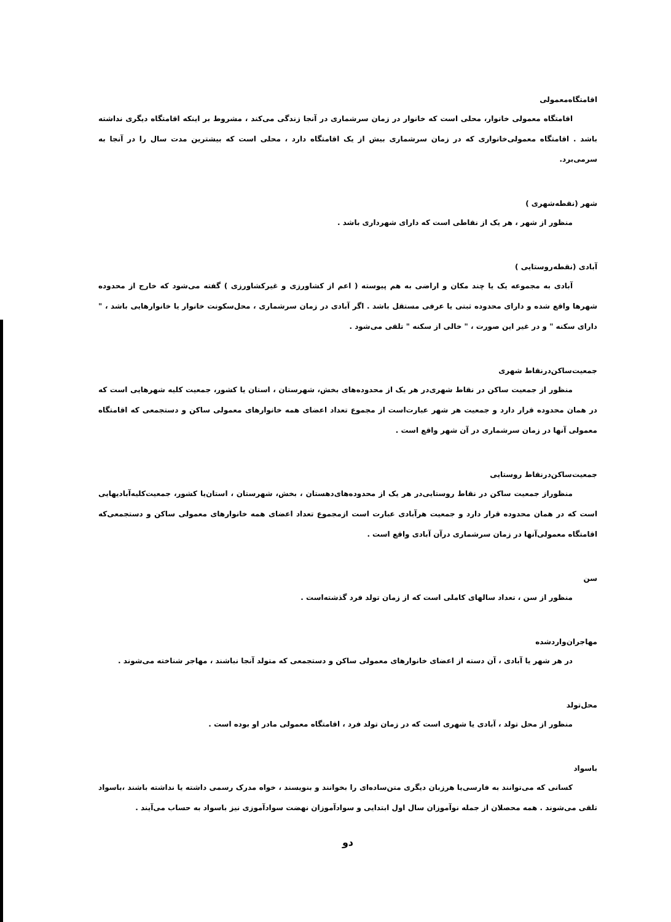اقامتگاه‌معمولی
اقامتگاه معمولی خانوار، محلی است که خانوار در زمان سرشماری در آنجا زندگی می‌کند ، مشروط بر اینکه اقامتگاه دیگری نداشته باشد . اقامتگاه معمولی‌خانواری که در زمان سرشماری بیش از یک اقامتگاه دارد ، محلی است که بیشترین مدت سال را در آنجا به سرمی‌برد.
شهر (نقطه‌شهری )
منظور از شهر ، هر یک از نقاطی است که دارای شهرداری باشد .
آبادی (نقطه‌روستایی )
آبادی به مجموعه یک یا چند مکان و اراضی به هم پیوسته ( اعم از کشاورزی و غیرکشاورزی ) گفته می‌شود که خارج از محدوده شهرها واقع شده و دارای محدوده ثبتی یا عرفی مستقل باشد . اگر آبادی در زمان سرشماری ، محل‌سکونت خانوار یا خانوارهایی باشد ، " دارای سکنه " و در غیر این صورت ، " خالی از سکنه " تلقی می‌شود .
جمعیت‌ساکن‌درنقاط شهری
منظور از جمعیت ساکن در نقاط شهری‌در هر یک از محدوده‌های بخش، شهرستان ، استان یا کشور، جمعیت کلیه شهرهایی است که در همان محدوده قرار دارد و جمعیت هر شهر عبارت‌است از مجموع تعداد اعضای همه خانوارهای معمولی ساکن و دستجمعی که اقامتگاه معمولی آنها در زمان سرشماری در آن شهر واقع است .
جمعیت‌ساکن‌درنقاط روستایی
منظوراز جمعیت ساکن در نقاط روستایی‌در هر یک از محدوده‌های‌دهستان ، بخش، شهرستان ، استان‌یا کشور، جمعیت‌کلیه‌آبادیهایی است که در همان محدوده قرار دارد و جمعیت هرآبادی عبارت است ازمجموع تعداد اعضای همه خانوارهای معمولی ساکن و دستجمعی‌که اقامتگاه معمولی‌آنها در زمان سرشماری درآن آبادی واقع است .
سن
منظور از سن ، تعداد سالهای کاملی است که از زمان تولد فرد گذشته‌است .
مهاجران‌واردشده
در هر شهر یا آبادی ، آن دسته از اعضای خانوارهای معمولی ساکن و دستجمعی که متولد آنجا نباشند ، مهاجر شناخته می‌شوند .
محل‌تولد
منظور از محل تولد ، آبادی یا شهری است که در زمان تولد فرد ، اقامتگاه معمولی مادر او بوده است .
باسواد
کسانی که می‌توانند به فارسی‌یا هرزبان دیگری متن‌ساده‌ای را بخوانند و بنویسند ، خواه مدرک رسمی داشته یا نداشته باشند ،باسواد تلقی می‌شوند . همه محصلان از جمله نوآموزان سال اول ابتدایی و سوادآموزان نهضت سوادآموزی نیز باسواد به حساب می‌آیند .
دو